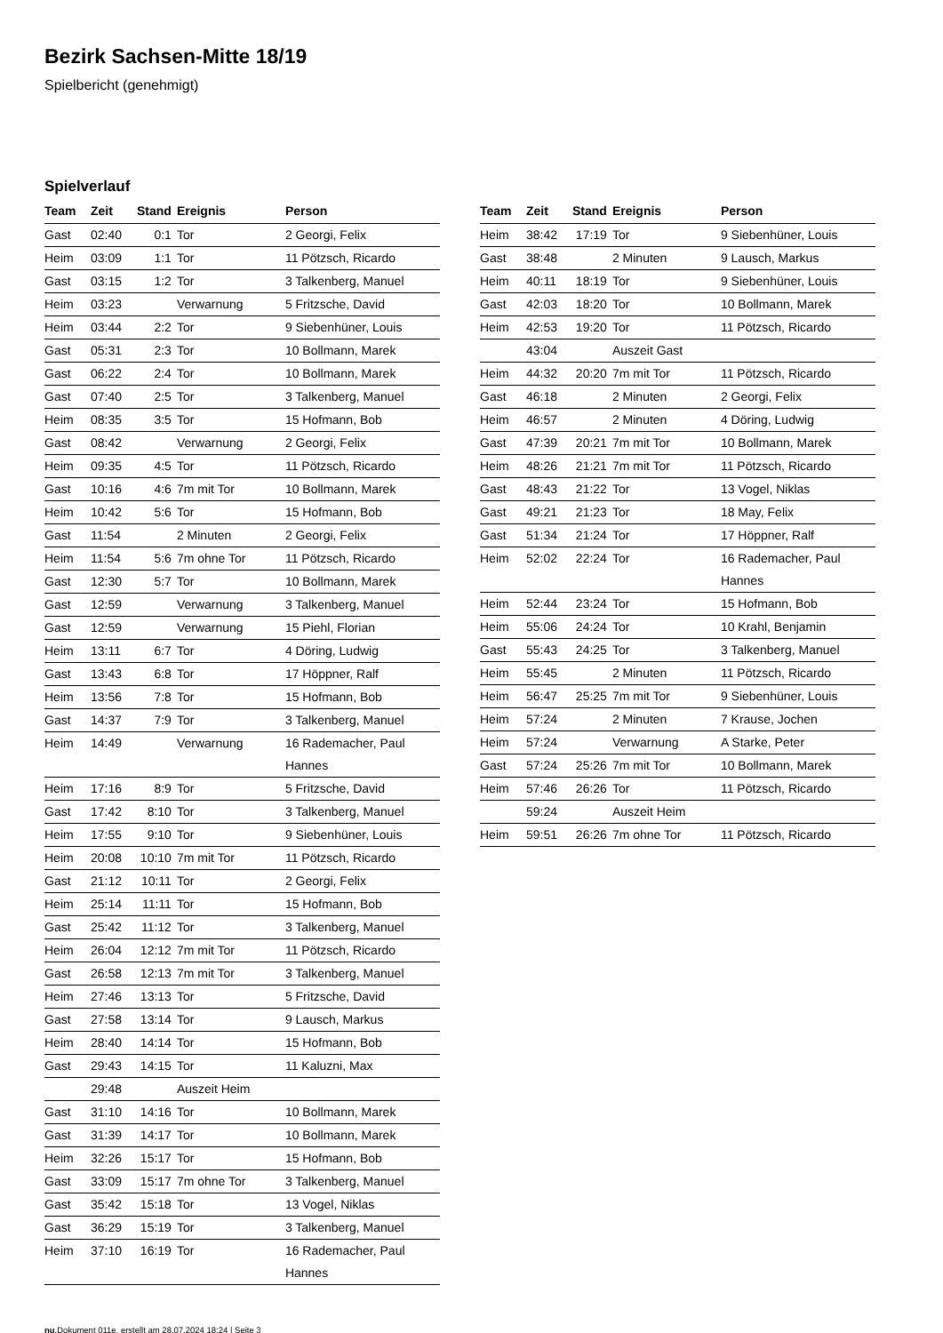Bezirk Sachsen-Mitte 18/19
Spielbericht (genehmigt)
Spielverlauf
| Team | Zeit | Stand | Ereignis | Person |
| --- | --- | --- | --- | --- |
| Gast | 02:40 | 0:1 | Tor | 2 Georgi, Felix |
| Heim | 03:09 | 1:1 | Tor | 11 Pötzsch, Ricardo |
| Gast | 03:15 | 1:2 | Tor | 3 Talkenberg, Manuel |
| Heim | 03:23 | | Verwarnung | 5 Fritzsche, David |
| Heim | 03:44 | 2:2 | Tor | 9 Siebenhüner, Louis |
| Gast | 05:31 | 2:3 | Tor | 10 Bollmann, Marek |
| Gast | 06:22 | 2:4 | Tor | 10 Bollmann, Marek |
| Gast | 07:40 | 2:5 | Tor | 3 Talkenberg, Manuel |
| Heim | 08:35 | 3:5 | Tor | 15 Hofmann, Bob |
| Gast | 08:42 | | Verwarnung | 2 Georgi, Felix |
| Heim | 09:35 | 4:5 | Tor | 11 Pötzsch, Ricardo |
| Gast | 10:16 | 4:6 | 7m mit Tor | 10 Bollmann, Marek |
| Heim | 10:42 | 5:6 | Tor | 15 Hofmann, Bob |
| Gast | 11:54 | | 2 Minuten | 2 Georgi, Felix |
| Heim | 11:54 | 5:6 | 7m ohne Tor | 11 Pötzsch, Ricardo |
| Gast | 12:30 | 5:7 | Tor | 10 Bollmann, Marek |
| Gast | 12:59 | | Verwarnung | 3 Talkenberg, Manuel |
| Gast | 12:59 | | Verwarnung | 15 Piehl, Florian |
| Heim | 13:11 | 6:7 | Tor | 4 Döring, Ludwig |
| Gast | 13:43 | 6:8 | Tor | 17 Höppner, Ralf |
| Heim | 13:56 | 7:8 | Tor | 15 Hofmann, Bob |
| Gast | 14:37 | 7:9 | Tor | 3 Talkenberg, Manuel |
| Heim | 14:49 | | Verwarnung | 16 Rademacher, Paul Hannes |
| Heim | 17:16 | 8:9 | Tor | 5 Fritzsche, David |
| Gast | 17:42 | 8:10 | Tor | 3 Talkenberg, Manuel |
| Heim | 17:55 | 9:10 | Tor | 9 Siebenhüner, Louis |
| Heim | 20:08 | 10:10 | 7m mit Tor | 11 Pötzsch, Ricardo |
| Gast | 21:12 | 10:11 | Tor | 2 Georgi, Felix |
| Heim | 25:14 | 11:11 | Tor | 15 Hofmann, Bob |
| Gast | 25:42 | 11:12 | Tor | 3 Talkenberg, Manuel |
| Heim | 26:04 | 12:12 | 7m mit Tor | 11 Pötzsch, Ricardo |
| Gast | 26:58 | 12:13 | 7m mit Tor | 3 Talkenberg, Manuel |
| Heim | 27:46 | 13:13 | Tor | 5 Fritzsche, David |
| Gast | 27:58 | 13:14 | Tor | 9 Lausch, Markus |
| Heim | 28:40 | 14:14 | Tor | 15 Hofmann, Bob |
| Gast | 29:43 | 14:15 | Tor | 11 Kaluzni, Max |
| | 29:48 | | Auszeit Heim | |
| Gast | 31:10 | 14:16 | Tor | 10 Bollmann, Marek |
| Gast | 31:39 | 14:17 | Tor | 10 Bollmann, Marek |
| Heim | 32:26 | 15:17 | Tor | 15 Hofmann, Bob |
| Gast | 33:09 | 15:17 | 7m ohne Tor | 3 Talkenberg, Manuel |
| Gast | 35:42 | 15:18 | Tor | 13 Vogel, Niklas |
| Gast | 36:29 | 15:19 | Tor | 3 Talkenberg, Manuel |
| Heim | 37:10 | 16:19 | Tor | 16 Rademacher, Paul Hannes |
| Team | Zeit | Stand | Ereignis | Person |
| --- | --- | --- | --- | --- |
| Heim | 38:42 | 17:19 | Tor | 9 Siebenhüner, Louis |
| Gast | 38:48 | | 2 Minuten | 9 Lausch, Markus |
| Heim | 40:11 | 18:19 | Tor | 9 Siebenhüner, Louis |
| Gast | 42:03 | 18:20 | Tor | 10 Bollmann, Marek |
| Heim | 42:53 | 19:20 | Tor | 11 Pötzsch, Ricardo |
| | 43:04 | | Auszeit Gast | |
| Heim | 44:32 | 20:20 | 7m mit Tor | 11 Pötzsch, Ricardo |
| Gast | 46:18 | | 2 Minuten | 2 Georgi, Felix |
| Heim | 46:57 | | 2 Minuten | 4 Döring, Ludwig |
| Gast | 47:39 | 20:21 | 7m mit Tor | 10 Bollmann, Marek |
| Heim | 48:26 | 21:21 | 7m mit Tor | 11 Pötzsch, Ricardo |
| Gast | 48:43 | 21:22 | Tor | 13 Vogel, Niklas |
| Gast | 49:21 | 21:23 | Tor | 18 May, Felix |
| Gast | 51:34 | 21:24 | Tor | 17 Höppner, Ralf |
| Heim | 52:02 | 22:24 | Tor | 16 Rademacher, Paul Hannes |
| Heim | 52:44 | 23:24 | Tor | 15 Hofmann, Bob |
| Heim | 55:06 | 24:24 | Tor | 10 Krahl, Benjamin |
| Gast | 55:43 | 24:25 | Tor | 3 Talkenberg, Manuel |
| Heim | 55:45 | | 2 Minuten | 11 Pötzsch, Ricardo |
| Heim | 56:47 | 25:25 | 7m mit Tor | 9 Siebenhüner, Louis |
| Heim | 57:24 | | 2 Minuten | 7 Krause, Jochen |
| Heim | 57:24 | | Verwarnung | A Starke, Peter |
| Gast | 57:24 | 25:26 | 7m mit Tor | 10 Bollmann, Marek |
| Heim | 57:46 | 26:26 | Tor | 11 Pötzsch, Ricardo |
| | 59:24 | | Auszeit Heim | |
| Heim | 59:51 | 26:26 | 7m ohne Tor | 11 Pötzsch, Ricardo |
nu.Dokument 011e, erstellt am 28.07.2024 18:24 | Seite 3